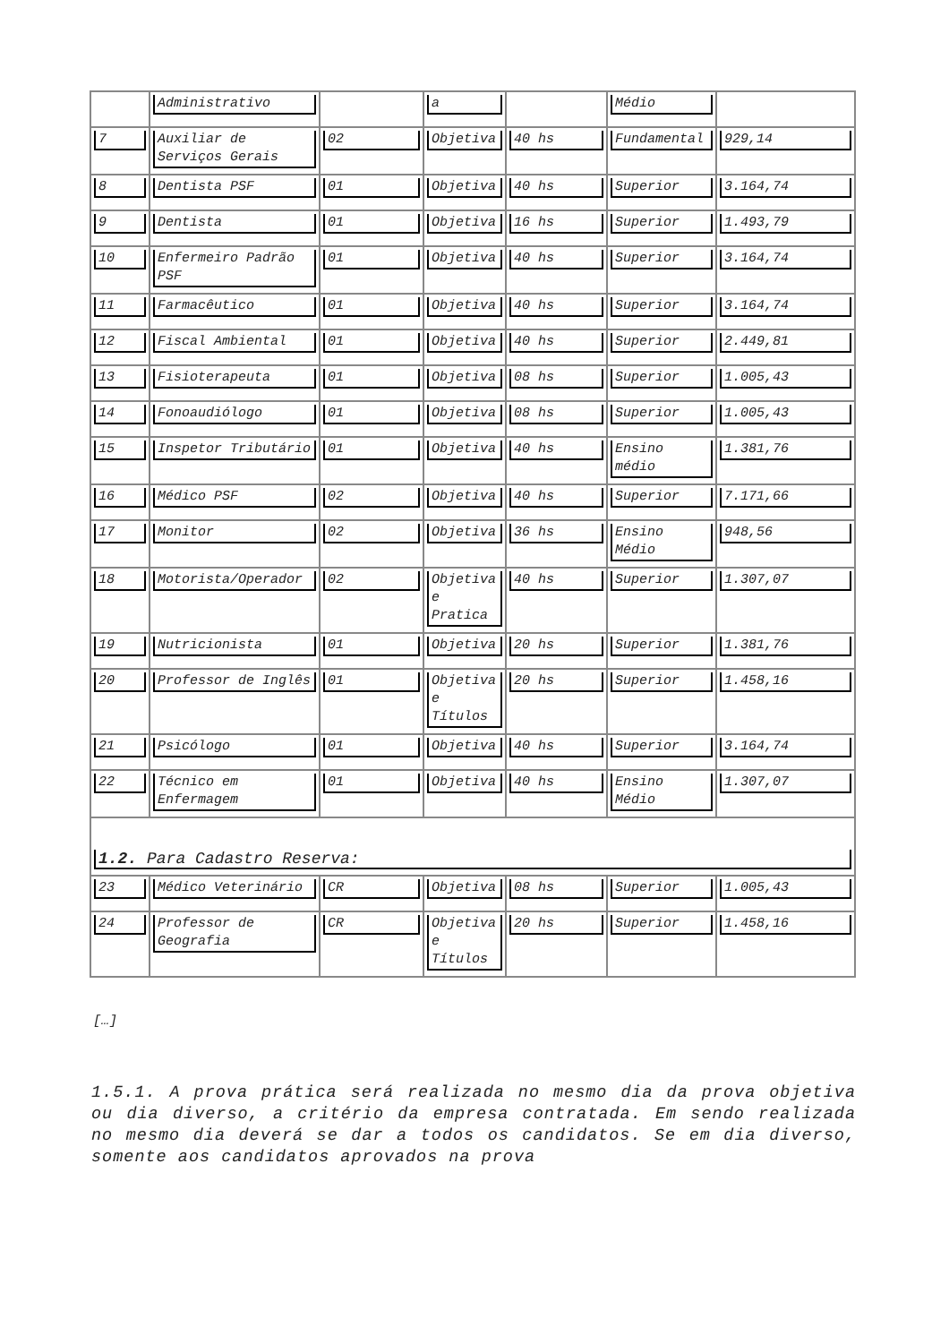| | Administrativo | | a | | Médio | |
| 7 | Auxiliar de Serviços Gerais | 02 | Objetiva | 40 hs | Fundamental | 929,14 |
| 8 | Dentista PSF | 01 | Objetiva | 40 hs | Superior | 3.164,74 |
| 9 | Dentista | 01 | Objetiva | 16 hs | Superior | 1.493,79 |
| 10 | Enfermeiro Padrão PSF | 01 | Objetiva | 40 hs | Superior | 3.164,74 |
| 11 | Farmacêutico | 01 | Objetiva | 40 hs | Superior | 3.164,74 |
| 12 | Fiscal Ambiental | 01 | Objetiva | 40 hs | Superior | 2.449,81 |
| 13 | Fisioterapeuta | 01 | Objetiva | 08 hs | Superior | 1.005,43 |
| 14 | Fonoaudiólogo | 01 | Objetiva | 08 hs | Superior | 1.005,43 |
| 15 | Inspetor Tributário | 01 | Objetiva | 40 hs | Ensino médio | 1.381,76 |
| 16 | Médico PSF | 02 | Objetiva | 40 hs | Superior | 7.171,66 |
| 17 | Monitor | 02 | Objetiva | 36 hs | Ensino Médio | 948,56 |
| 18 | Motorista/Operador | 02 | Objetiva e Pratica | 40 hs | Superior | 1.307,07 |
| 19 | Nutricionista | 01 | Objetiva | 20 hs | Superior | 1.381,76 |
| 20 | Professor de Inglês | 01 | Objetiva e Títulos | 20 hs | Superior | 1.458,16 |
| 21 | Psicólogo | 01 | Objetiva | 40 hs | Superior | 3.164,74 |
| 22 | Técnico em Enfermagem | 01 | Objetiva | 40 hs | Ensino Médio | 1.307,07 |
| 1.2. Para Cadastro Reserva: | | | | | | |
| 23 | Médico Veterinário | CR | Objetiva | 08 hs | Superior | 1.005,43 |
| 24 | Professor de Geografia | CR | Objetiva e Títulos | 20 hs | Superior | 1.458,16 |
[…]
1.5.1. A prova prática será realizada no mesmo dia da prova objetiva ou dia diverso, a critério da empresa contratada. Em sendo realizada no mesmo dia deverá se dar a todos os candidatos. Se em dia diverso, somente aos candidatos aprovados na prova